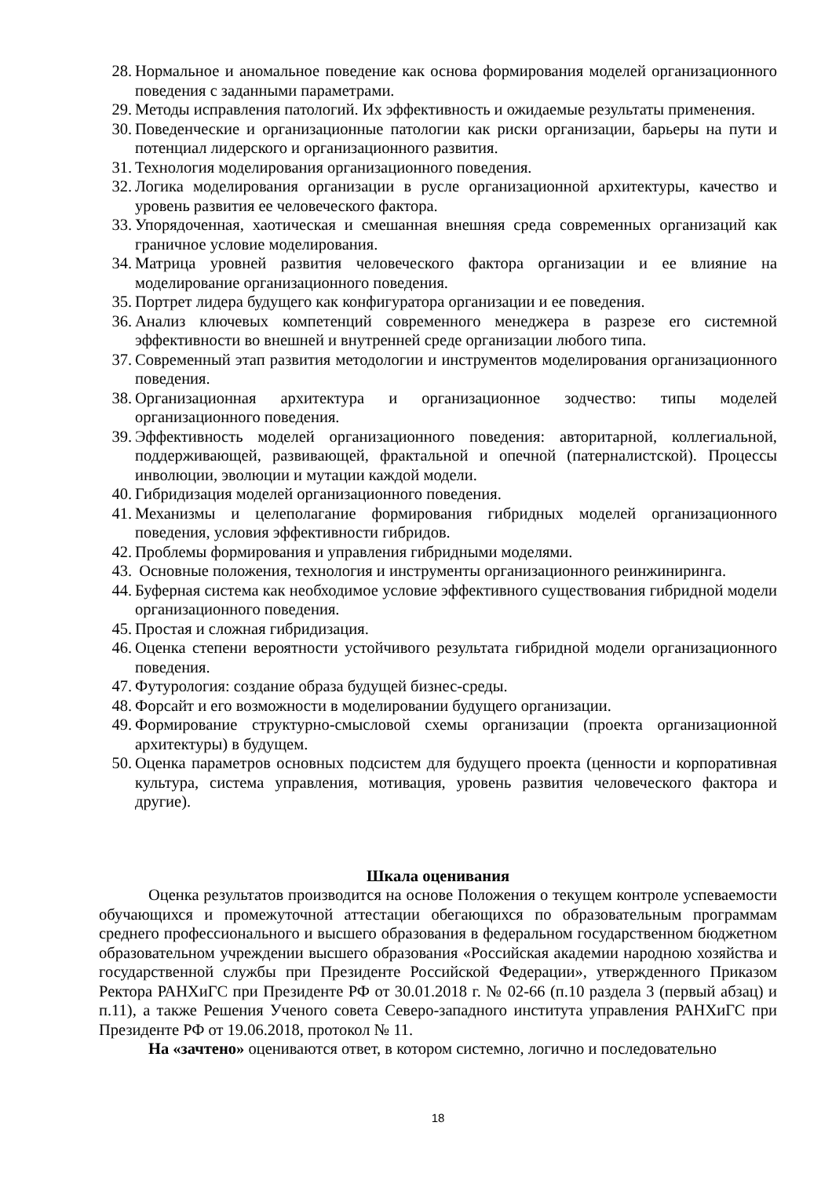28. Нормальное и аномальное поведение как основа формирования моделей организационного поведения с заданными параметрами.
29. Методы исправления патологий. Их эффективность и ожидаемые результаты применения.
30. Поведенческие и организационные патологии как риски организации, барьеры на пути и потенциал лидерского и организационного развития.
31. Технология моделирования организационного поведения.
32. Логика моделирования организации в русле организационной архитектуры, качество и уровень развития ее человеческого фактора.
33. Упорядоченная, хаотическая и смешанная внешняя среда современных организаций как граничное условие моделирования.
34. Матрица уровней развития человеческого фактора организации и ее влияние на моделирование организационного поведения.
35. Портрет лидера будущего как конфигуратора организации и ее поведения.
36. Анализ ключевых компетенций современного менеджера в разрезе его системной эффективности во внешней и внутренней среде организации любого типа.
37. Современный этап развития методологии и инструментов моделирования организационного поведения.
38. Организационная архитектура и организационное зодчество: типы моделей организационного поведения.
39. Эффективность моделей организационного поведения: авторитарной, коллегиальной, поддерживающей, развивающей, фрактальной и опечной (патерналистской). Процессы инволюции, эволюции и мутации каждой модели.
40. Гибридизация моделей организационного поведения.
41. Механизмы и целеполагание формирования гибридных моделей организационного поведения, условия эффективности гибридов.
42. Проблемы формирования и управления гибридными моделями.
43. Основные положения, технология и инструменты организационного реинжиниринга.
44. Буферная система как необходимое условие эффективного существования гибридной модели организационного поведения.
45. Простая и сложная гибридизация.
46. Оценка степени вероятности устойчивого результата гибридной модели организационного поведения.
47. Футурология: создание образа будущей бизнес-среды.
48. Форсайт и его возможности в моделировании будущего организации.
49. Формирование структурно-смысловой схемы организации (проекта организационной архитектуры) в будущем.
50. Оценка параметров основных подсистем для будущего проекта (ценности и корпоративная культура, система управления, мотивация, уровень развития человеческого фактора и другие).
Шкала оценивания
Оценка результатов производится на основе Положения о текущем контроле успеваемости обучающихся и промежуточной аттестации обегающихся по образовательным программам среднего профессионального и высшего образования в федеральном государственном бюджетном образовательном учреждении высшего образования «Российская академии народною хозяйства и государственной службы при Президенте Российской Федерации», утвержденного Приказом Ректора РАНХиГС при Президенте РФ от 30.01.2018 г. № 02-66 (п.10 раздела 3 (первый абзац) и п.11), а также Решения Ученого совета Северо-западного института управления РАНХиГС при Президенте РФ от 19.06.2018, протокол № 11.
На «зачтено» оцениваются ответ, в котором системно, логично и последовательно
18